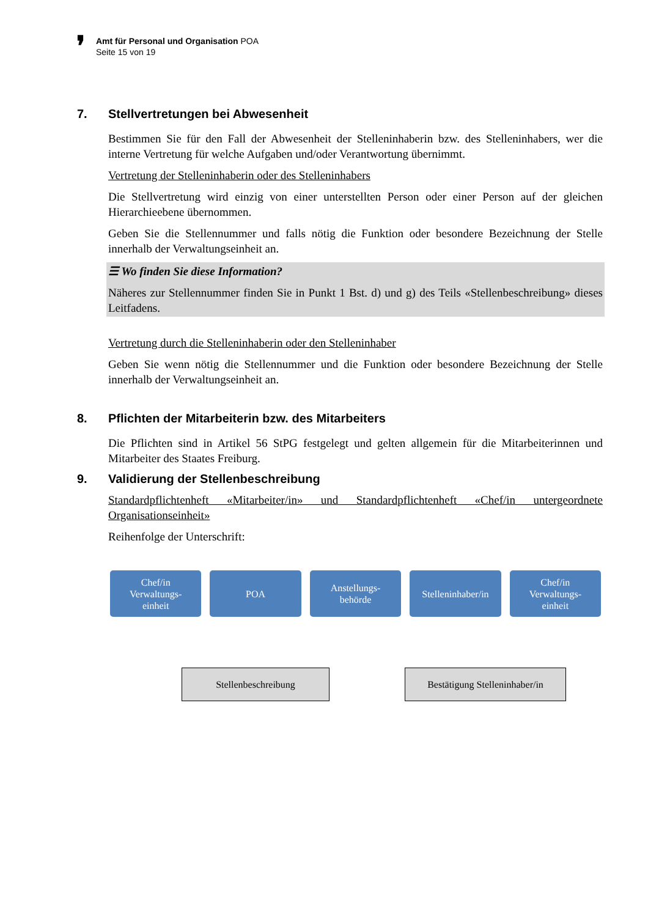❜
Amt für Personal und Organisation POA
Seite 15 von 19
7. Stellvertretungen bei Abwesenheit
Bestimmen Sie für den Fall der Abwesenheit der Stelleninhaberin bzw. des Stelleninhabers, wer die interne Vertretung für welche Aufgaben und/oder Verantwortung übernimmt.
Vertretung der Stelleninhaberin oder des Stelleninhabers
Die Stellvertretung wird einzig von einer unterstellten Person oder einer Person auf der gleichen Hierarchieebene übernommen.
Geben Sie die Stellennummer und falls nötig die Funktion oder besondere Bezeichnung der Stelle innerhalb der Verwaltungseinheit an.
☰ Wo finden Sie diese Information?
Näheres zur Stellennummer finden Sie in Punkt 1 Bst. d) und g) des Teils «Stellenbeschreibung» dieses Leitfadens.
Vertretung durch die Stelleninhaberin oder den Stelleninhaber
Geben Sie wenn nötig die Stellennummer und die Funktion oder besondere Bezeichnung der Stelle innerhalb der Verwaltungseinheit an.
8. Pflichten der Mitarbeiterin bzw. des Mitarbeiters
Die Pflichten sind in Artikel 56 StPG festgelegt und gelten allgemein für die Mitarbeiterinnen und Mitarbeiter des Staates Freiburg.
9. Validierung der Stellenbeschreibung
Standardpflichtenheft «Mitarbeiter/in» und Standardpflichtenheft «Chef/in untergeordnete Organisationseinheit»
Reihenfolge der Unterschrift:
Chef/in
Verwaltungs-
einheit
POA Anstellungs-
behörde
Stelleninhaber/in Chef/in
Verwaltungs-
einheit
Stellenbeschreibung Bestätigung Stelleninhaber/in